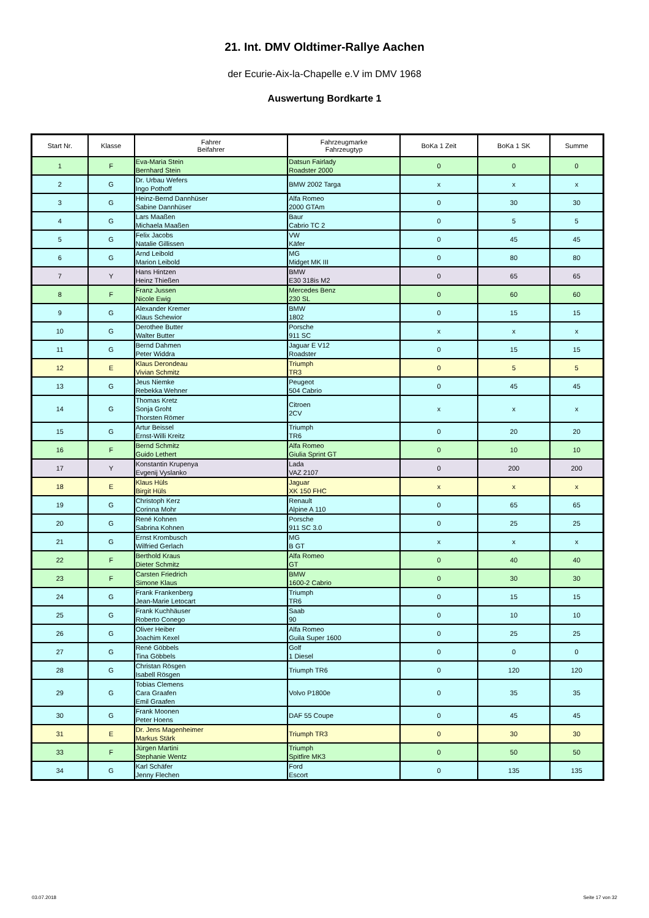21. Int. DMV Oldtimer-Rallye Aachen
der Ecurie-Aix-la-Chapelle e.V im DMV 1968
Auswertung Bordkarte 1
| Start Nr. | Klasse | Fahrer Beifahrer | Fahrzeugmarke Fahrzeugtyp | BoKa 1 Zeit | BoKa 1 SK | Summe |
| --- | --- | --- | --- | --- | --- | --- |
| 1 | F | Eva-Maria Stein Bernhard Stein | Datsun Fairlady Roadster 2000 | 0 | 0 | 0 |
| 2 | G | Dr. Urbau Wefers Ingo Pothoff | BMW 2002 Targa | x | x | x |
| 3 | G | Heinz-Bernd Dannhüser Sabine Dannhüser | Alfa Romeo 2000 GTAm | 0 | 30 | 30 |
| 4 | G | Lars Maaßen Michaela Maaßen | Baur Cabrio TC 2 | 0 | 5 | 5 |
| 5 | G | Felix Jacobs Natalie Gillissen | VW Käfer | 0 | 45 | 45 |
| 6 | G | Arnd Leibold Marion Leibold | MG Midget MK III | 0 | 80 | 80 |
| 7 | Y | Hans Hintzen Heinz Thießen | BMW E30 318is M2 | 0 | 65 | 65 |
| 8 | F | Franz Jussen Nicole Ewig | Mercedes Benz 230 SL | 0 | 60 | 60 |
| 9 | G | Alexander Kremer Klaus Schewior | BMW 1802 | 0 | 15 | 15 |
| 10 | G | Derothee Butter Walter Butter | Porsche 911 SC | x | x | x |
| 11 | G | Bernd Dahmen Peter Widdra | Jaguar E V12 Roadster | 0 | 15 | 15 |
| 12 | E | Klaus Derondeau Vivian Schmitz | Triumph TR3 | 0 | 5 | 5 |
| 13 | G | Jeus Niemke Rebekka Wehner | Peugeot 504 Cabrio | 0 | 45 | 45 |
| 14 | G | Thomas Kretz Sonja Groht Thorsten Römer | Citroen 2CV | x | x | x |
| 15 | G | Artur Beissel Ernst-Willi Kreitz | Triumph TR6 | 0 | 20 | 20 |
| 16 | F | Bernd Schmitz Guido Lethert | Alfa Romeo Giulia Sprint GT | 0 | 10 | 10 |
| 17 | Y | Konstantin Krupenya Evgenij Vyslanko | Lada VAZ 2107 | 0 | 200 | 200 |
| 18 | E | Klaus Hüls Birgit Hüls | Jaguar XK 150 FHC | x | x | x |
| 19 | G | Christoph Kerz Corinna Mohr | Renault Alpine A 110 | 0 | 65 | 65 |
| 20 | G | René Kohnen Sabrina Kohnen | Porsche 911 SC 3.0 | 0 | 25 | 25 |
| 21 | G | Ernst Krombusch Wilfried Gerlach | MG B GT | x | x | x |
| 22 | F | Berthold Kraus Dieter Schmitz | Alfa Romeo GT | 0 | 40 | 40 |
| 23 | F | Carsten Friedrich Simone Klaus | BMW 1600-2 Cabrio | 0 | 30 | 30 |
| 24 | G | Frank Frankenberg Jean-Marie Letocart | Triumph TR6 | 0 | 15 | 15 |
| 25 | G | Frank Kuchhäuser Roberto Conego | Saab 90 | 0 | 10 | 10 |
| 26 | G | Oliver Heiber Joachim Kexel | Alfa Romeo Guila Super 1600 | 0 | 25 | 25 |
| 27 | G | René Göbbels Tina Göbbels | Golf 1 Diesel | 0 | 0 | 0 |
| 28 | G | Christan Rösgen Isabell Rösgen | Triumph TR6 | 0 | 120 | 120 |
| 29 | G | Tobias Clemens Cara Graafen Emil Graafen | Volvo P1800e | 0 | 35 | 35 |
| 30 | G | Frank Moonen Peter Hoens | DAF 55 Coupe | 0 | 45 | 45 |
| 31 | E | Dr. Jens Magenheimer Markus Stärk | Triumph TR3 | 0 | 30 | 30 |
| 33 | F | Jürgen Martini Stephanie Wentz | Triumph Spitfire MK3 | 0 | 50 | 50 |
| 34 | G | Karl Schäfer Jenny Flechen | Ford Escort | 0 | 135 | 135 |
03.07.2018 Seite 17 von 32